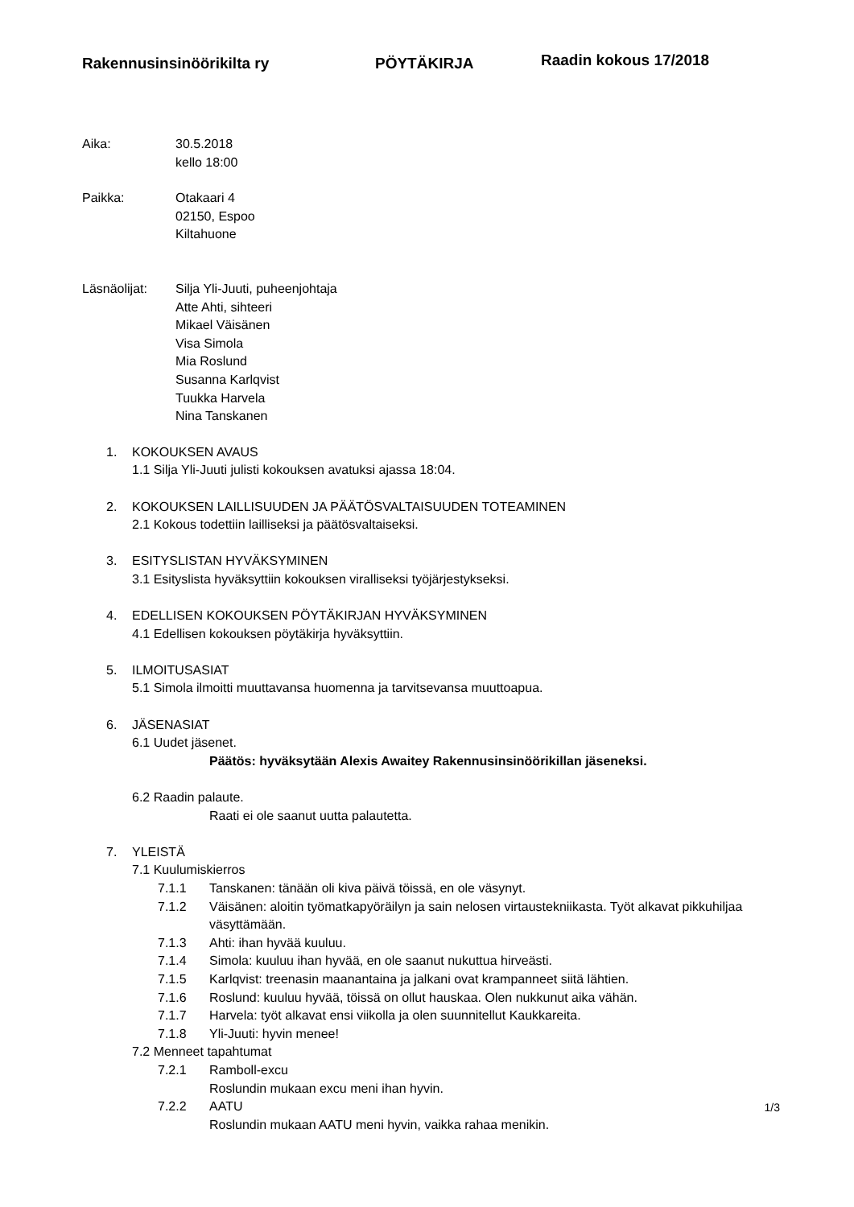Rakennusinsinöörikilta ry PÖYTÄKIRJA
Raadin kokous 17/2018
Aika: 30.5.2018
kello 18:00
Paikka: Otakaari 4
02150, Espoo
Kiltahuone
Läsnäolijat: Silja Yli-Juuti, puheenjohtaja
Atte Ahti, sihteeri
Mikael Väisänen
Visa Simola
Mia Roslund
Susanna Karlqvist
Tuukka Harvela
Nina Tanskanen
1. KOKOUKSEN AVAUS
1.1 Silja Yli-Juuti julisti kokouksen avatuksi ajassa 18:04.
2. KOKOUKSEN LAILLISUUDEN JA PÄÄTÖSVALTAISUUDEN TOTEAMINEN
2.1 Kokous todettiin lailliseksi ja päätösvaltaiseksi.
3. ESITYSLISTAN HYVÄKSYMINEN
3.1 Esityslista hyväksyttiin kokouksen viralliseksi työjärjestykseksi.
4. EDELLISEN KOKOUKSEN PÖYTÄKIRJAN HYVÄKSYMINEN
4.1 Edellisen kokouksen pöytäkirja hyväksyttiin.
5. ILMOITUSASIAT
5.1 Simola ilmoitti muuttavansa huomenna ja tarvitsevansa muuttoapua.
6. JÄSENASIAT
6.1 Uudet jäsenet.
Päätös: hyväksytään Alexis Awaitey Rakennusinsinöörikillan jäseneksi.
6.2 Raadin palaute.
Raati ei ole saanut uutta palautetta.
7. YLEISTÄ
7.1 Kuulumiskierros
7.1.1 Tanskanen: tänään oli kiva päivä töissä, en ole väsynyt.
7.1.2 Väisänen: aloitin työmatkapyöräilyn ja sain nelosen virtaustekniikasta. Työt alkavat pikkuhiljaa väsyttämään.
7.1.3 Ahti: ihan hyvää kuuluu.
7.1.4 Simola: kuuluu ihan hyvää, en ole saanut nukuttua hirveästi.
7.1.5 Karlqvist: treenasin maanantaina ja jalkani ovat krampanneet siitä lähtien.
7.1.6 Roslund: kuuluu hyvää, töissä on ollut hauskaa. Olen nukkunut aika vähän.
7.1.7 Harvela: työt alkavat ensi viikolla ja olen suunnitellut Kaukkareita.
7.1.8 Yli-Juuti: hyvin menee!
7.2 Menneet tapahtumat
7.2.1 Ramboll-excu
Roslundin mukaan excu meni ihan hyvin.
7.2.2 AATU
Roslundin mukaan AATU meni hyvin, vaikka rahaa menikin.
1/3